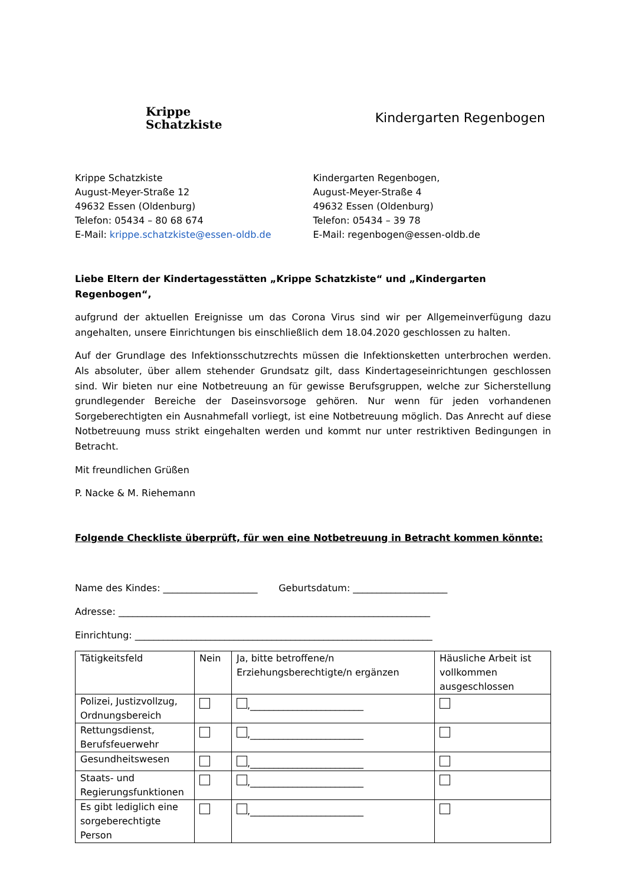Krippe
Schatzkiste
Kindergarten Regenbogen
Krippe Schatzkiste
August-Meyer-Straße 12
49632 Essen (Oldenburg)
Telefon: 05434 – 80 68 674
E-Mail: krippe.schatzkiste@essen-oldb.de
Kindergarten Regenbogen,
August-Meyer-Straße 4
49632 Essen (Oldenburg)
Telefon: 05434 – 39 78
E-Mail: regenbogen@essen-oldb.de
Liebe Eltern der Kindertagesstätten „Krippe Schatzkiste“ und „Kindergarten Regenbogen“,
aufgrund der aktuellen Ereignisse um das Corona Virus sind wir per Allgemeinverfügung dazu angehalten, unsere Einrichtungen bis einschließlich dem 18.04.2020 geschlossen zu halten.
Auf der Grundlage des Infektionsschutzrechts müssen die Infektionsketten unterbrochen werden. Als absoluter, über allem stehender Grundsatz gilt, dass Kindertageseinrichtungen geschlossen sind. Wir bieten nur eine Notbetreuung an für gewisse Berufsgruppen, welche zur Sicherstellung grundlegender Bereiche der Daseinsvorsoge gehören. Nur wenn für jeden vorhandenen Sorgeberechtigten ein Ausnahmefall vorliegt, ist eine Notbetreuung möglich. Das Anrecht auf diese Notbetreuung muss strikt eingehalten werden und kommt nur unter restriktiven Bedingungen in Betracht.
Mit freundlichen Grüßen
P. Nacke & M. Riehemann
Folgende Checkliste überprüft, für wen eine Notbetreuung in Betracht kommen könnte:
Name des Kindes: ____________________ Geburtsdatum: ____________________
Adresse: __________________________________________________________________
Einrichtung: _______________________________________________________________
| Tätigkeitsfeld | Nein | Ja, bitte betroffene/n Erziehungsberechtigte/n ergänzen | Häusliche Arbeit ist vollkommen ausgeschlossen |
| Polizei, Justizvollzug, Ordnungsbereich | | ,________________________ | |
| Rettungsdienst, Berufsfeuerwehr | | ,________________________ | |
| Gesundheitswesen | | ,________________________ | |
| Staats- und Regierungsfunktionen | | ,________________________ | |
| Es gibt lediglich eine sorgeberechtigte Person | | ,________________________ | |